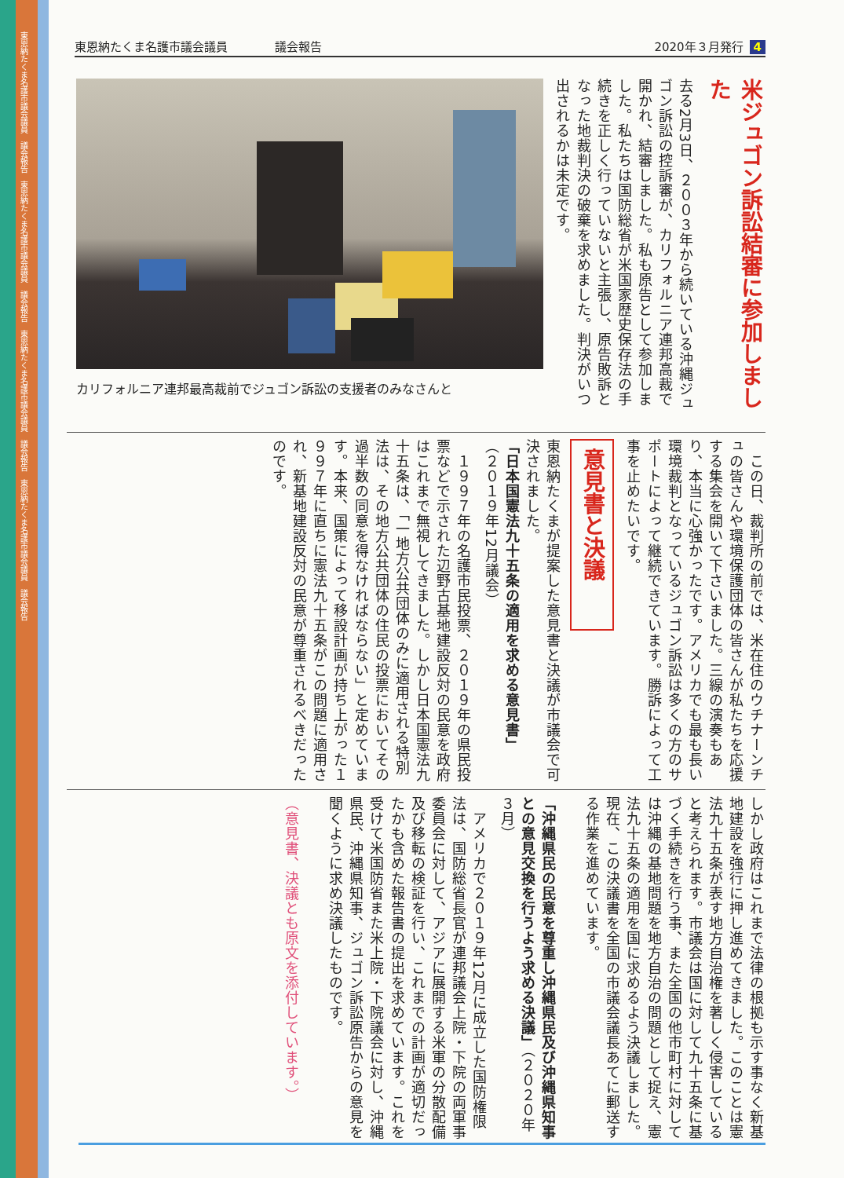東恩納たくま名護市議会議員　議会報告　東恩納たくま名護市議会議員　議会報告　東恩納たくま名護市議会議員　議会報告　東恩納たくま名護市議会議員　議会報告
東恩納たくま名護市議会議員　　　　議会報告 2020年３月発行 4
米ジュゴン訴訟結審に参加しました
去る2月3日、２００３年から続いている沖縄ジュゴン訴訟の控訴審が、カリフォルニア連邦高裁で開かれ、結審しました。私も原告として参加しました。私たちは国防総省が米国家歴史保存法の手続きを正しく行っていないと主張し、原告敗訴となった地裁判決の破棄を求めました。判決がいつ出されるかは未定です。
カリフォルニア連邦最高裁前でジュゴン訴訟の支援者のみなさんと
　この日、裁判所の前では、米在住のウチナーンチュの皆さんや環境保護団体の皆さんが私たちを応援する集会を開いて下さいました。三線の演奏もあり、本当に心強かったです。アメリカでも最も長い環境裁判となっているジュゴン訴訟は多くの方のサポートによって継続できています。勝訴によって工事を止めたいです。
意見書と決議
東恩納たくまが提案した意見書と決議が市議会で可決されました。
「日本国憲法九十五条の適用を求める意見書」
（２０１９年12月議会）
　１９９７年の名護市民投票、２０１９年の県民投票などで示された辺野古基地建設反対の民意を政府はこれまで無視してきました。しかし日本国憲法九十五条は、「一地方公共団体のみに適用される特別法は、その地方公共団体の住民の投票においてその過半数の同意を得なければならない」と定めています。本来、国策によって移設計画が持ち上がった１９９７年に直ちに憲法九十五条がこの問題に適用され、新基地建設反対の民意が尊重されるべきだったのです。
しかし政府はこれまで法律の根拠も示す事なく新基地建設を強行に押し進めてきました。このことは憲法九十五条が表す地方自治権を著しく侵害していると考えられます。市議会は国に対して九十五条に基づく手続きを行う事、また全国の他市町村に対しては沖縄の基地問題を地方自治の問題として捉え、憲法九十五条の適用を国に求めるよう決議しました。現在、この決議書を全国の市議会議長あてに郵送する作業を進めています。
「沖縄県民の民意を尊重し沖縄県民及び沖縄県知事との意見交換を行うよう求める決議」（２０２０年３月）
　アメリカで２０１９年12月に成立した国防権限法は、国防総省長官が連邦議会上院・下院の両軍事委員会に対して、アジアに展開する米軍の分散配備及び移転の検証を行い、これまでの計画が適切だったかも含めた報告書の提出を求めています。これを受けて米国防省また米上院・下院議会に対し、沖縄県民、沖縄県知事、ジュゴン訴訟原告からの意見を聞くように求め決議したものです。
（意見書、決議とも原文を添付しています。）